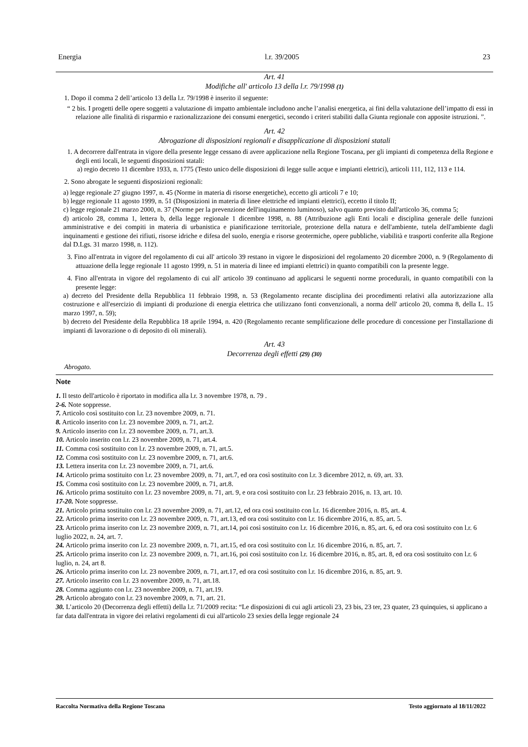Energia l.r. 39/2005 23
Art. 41
Modifiche all' articolo 13 della l.r. 79/1998 (1)
1. Dopo il comma 2 dell’articolo 13 della l.r. 79/1998 è inserito il seguente:
“ 2 bis. I progetti delle opere soggetti a valutazione di impatto ambientale includono anche l’analisi energetica, ai fini della valutazione dell’impatto di essi in relazione alle finalità di risparmio e razionalizzazione dei consumi energetici, secondo i criteri stabiliti dalla Giunta regionale con apposite istruzioni. ”.
Art. 42
Abrogazione di disposizioni regionali e disapplicazione di disposizioni statali
1. A decorrere dall'entrata in vigore della presente legge cessano di avere applicazione nella Regione Toscana, per gli impianti di competenza della Regione e degli enti locali, le seguenti disposizioni statali:
a) regio decreto 11 dicembre 1933, n. 1775 (Testo unico delle disposizioni di legge sulle acque e impianti elettrici), articoli 111, 112, 113 e 114.
2. Sono abrogate le seguenti disposizioni regionali:
a) legge regionale 27 giugno 1997, n. 45 (Norme in materia di risorse energetiche), eccetto gli articoli 7 e 10;
b) legge regionale 11 agosto 1999, n. 51 (Disposizioni in materia di linee elettriche ed impianti elettrici), eccetto il titolo II;
c) legge regionale 21 marzo 2000, n. 37 (Norme per la prevenzione dell'inquinamento luminoso), salvo quanto previsto dall'articolo 36, comma 5;
d) articolo 28, comma 1, lettera b, della legge regionale 1 dicembre 1998, n. 88 (Attribuzione agli Enti locali e disciplina generale delle funzioni amministrative e dei compiti in materia di urbanistica e pianificazione territoriale, protezione della natura e dell'ambiente, tutela dell'ambiente dagli inquinamenti e gestione dei rifiuti, risorse idriche e difesa del suolo, energia e risorse geotermiche, opere pubbliche, viabilità e trasporti conferite alla Regione dal D.Lgs. 31 marzo 1998, n. 112).
3. Fino all'entrata in vigore del regolamento di cui all' articolo 39 restano in vigore le disposizioni del regolamento 20 dicembre 2000, n. 9 (Regolamento di attuazione della legge regionale 11 agosto 1999, n. 51 in materia di linee ed impianti elettrici) in quanto compatibili con la presente legge.
4. Fino all'entrata in vigore del regolamento di cui all' articolo 39 continuano ad applicarsi le seguenti norme procedurali, in quanto compatibili con la presente legge:
a) decreto del Presidente della Repubblica 11 febbraio 1998, n. 53 (Regolamento recante disciplina dei procedimenti relativi alla autorizzazione alla costruzione e all'esercizio di impianti di produzione di energia elettrica che utilizzano fonti convenzionali, a norma dell' articolo 20, comma 8, della L. 15 marzo 1997, n. 59);
b) decreto del Presidente della Repubblica 18 aprile 1994, n. 420 (Regolamento recante semplificazione delle procedure di concessione per l'installazione di impianti di lavorazione o di deposito di oli minerali).
Art. 43
Decorrenza degli effetti (29) (30)
Abrogato.
Note
1. Il testo dell'articolo è riportato in modifica alla l.r. 3 novembre 1978, n. 79 .
2-6. Note soppresse.
7. Articolo così sostituito con l.r. 23 novembre 2009, n. 71.
8. Articolo inserito con l.r. 23 novembre 2009, n. 71, art.2.
9. Articolo inserito con l.r. 23 novembre 2009, n. 71, art.3.
10. Articolo inserito con l.r. 23 novembre 2009, n. 71, art.4.
11. Comma così sostituito con l.r. 23 novembre 2009, n. 71, art.5.
12. Comma così sostituito con l.r. 23 novembre 2009, n. 71, art.6.
13. Lettera inserita con l.r. 23 novembre 2009, n. 71, art.6.
14. Articolo prima sostituito con l.r. 23 novembre 2009, n. 71, art.7, ed ora così sostituito con l.r. 3 dicembre 2012, n. 69, art. 33.
15. Comma così sostituito con l.r. 23 novembre 2009, n. 71, art.8.
16. Articolo prima sostituito con l.r. 23 novembre 2009, n. 71, art. 9, e ora così sostituito con l.r. 23 febbraio 2016, n. 13, art. 10.
17-20. Note soppresse.
21. Articolo prima sostituito con l.r. 23 novembre 2009, n. 71, art.12, ed ora così sostituito con l.r. 16 dicembre 2016, n. 85, art. 4.
22. Articolo prima inserito con l.r. 23 novembre 2009, n. 71, art.13, ed ora così sostituito con l.r. 16 dicembre 2016, n. 85, art. 5.
23. Articolo prima inserito con l.r. 23 novembre 2009, n. 71, art.14, poi così sostituito con l.r. 16 dicembre 2016, n. 85, art. 6, ed ora così sostituito con l.r. 6 luglio 2022, n. 24, art. 7.
24. Articolo prima inserito con l.r. 23 novembre 2009, n. 71, art.15, ed ora così sostituito con l.r. 16 dicembre 2016, n. 85, art. 7.
25. Articolo prima inserito con l.r. 23 novembre 2009, n. 71, art.16, poi così sostituito con l.r. 16 dicembre 2016, n. 85, art. 8, ed ora così sostituito con l.r. 6 luglio, n. 24, art 8.
26. Articolo prima inserito con l.r. 23 novembre 2009, n. 71, art.17, ed ora così sostituito con l.r. 16 dicembre 2016, n. 85, art. 9.
27. Articolo inserito con l.r. 23 novembre 2009, n. 71, art.18.
28. Comma aggiunto con l.r. 23 novembre 2009, n. 71, art.19.
29. Articolo abrogato con l.r. 23 novembre 2009, n. 71, art. 21.
30. L’articolo 20 (Decorrenza degli effetti) della l.r. 71/2009 recita: “Le disposizioni di cui agli articoli 23, 23 bis, 23 ter, 23 quater, 23 quinquies, si applicano a far data dall'entrata in vigore dei relativi regolamenti di cui all'articolo 23 sexies della legge regionale 24
Raccolta Normativa della Regione Toscana Testo aggiornato al 18/11/2022